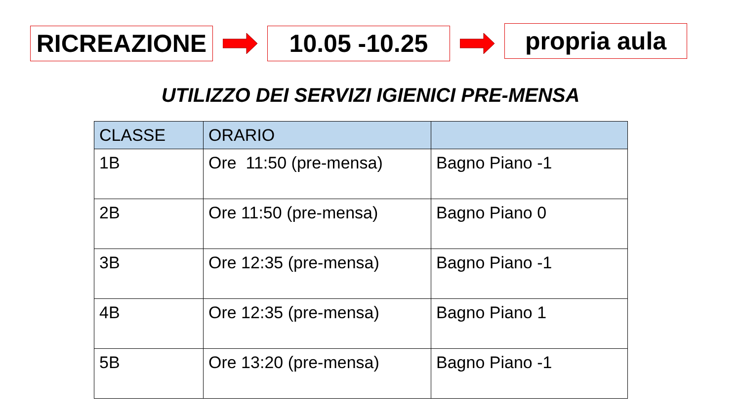RICREAZIONE 10.05 -10.25
propria aula
UTILIZZO DEI SERVIZI IGIENICI PRE-MENSA
| CLASSE | ORARIO | |
| --- | --- | --- |
| 1B | Ore 11:50 (pre-mensa) | Bagno Piano -1 |
| 2B | Ore 11:50 (pre-mensa) | Bagno Piano 0 |
| 3B | Ore 12:35 (pre-mensa) | Bagno Piano -1 |
| 4B | Ore 12:35 (pre-mensa) | Bagno Piano 1 |
| 5B | Ore 13:20 (pre-mensa) | Bagno Piano -1 |